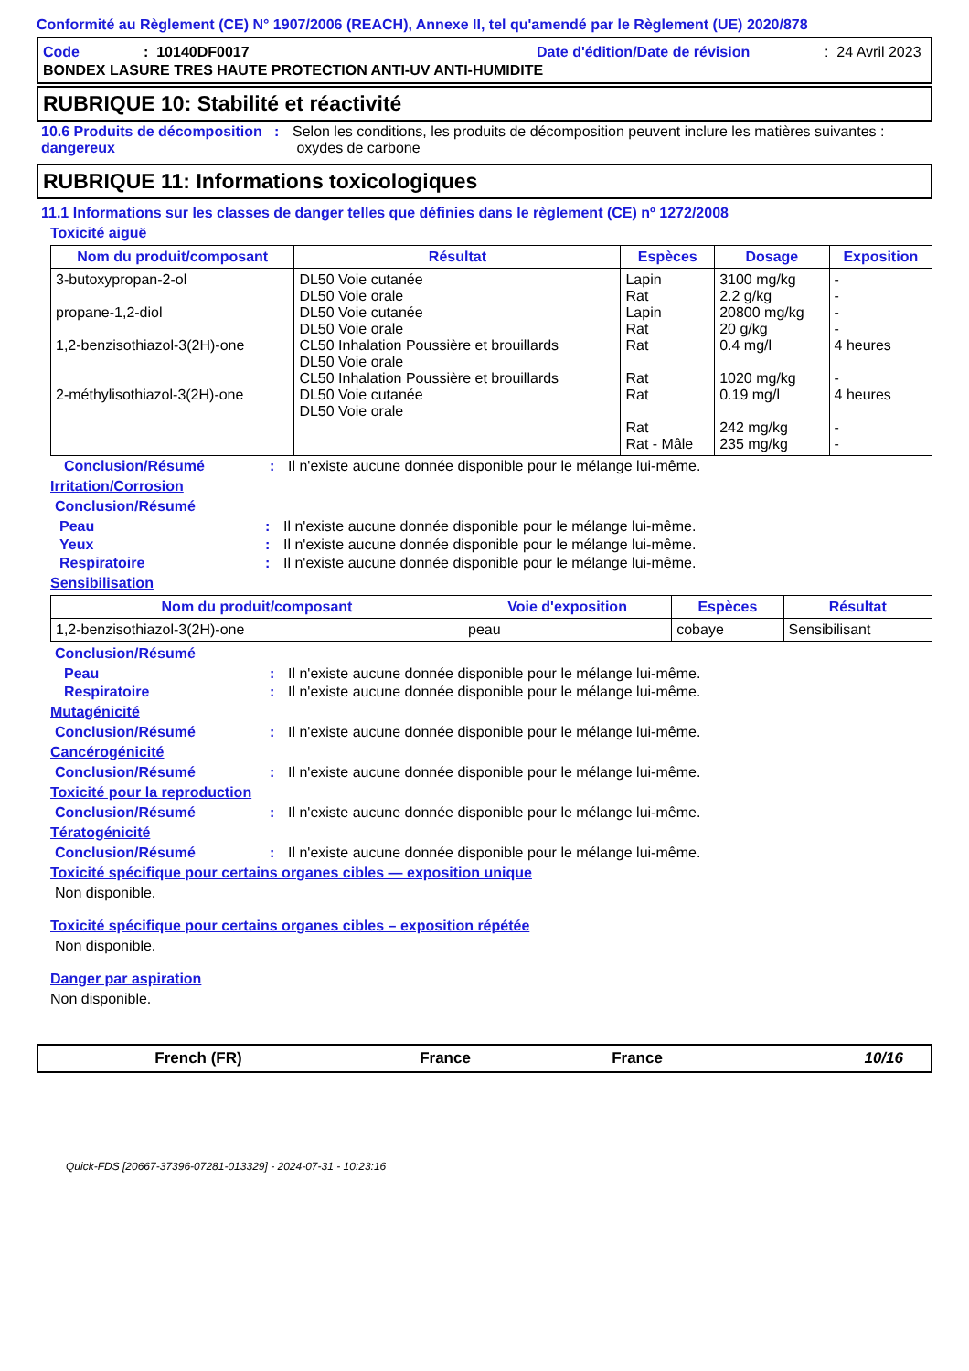Conformité au Règlement (CE) N° 1907/2006 (REACH), Annexe II, tel qu'amendé par le Règlement (UE) 2020/878
Code: 10140DF0017 Date d'édition/Date de révision: 24 Avril 2023
BONDEX LASURE TRES HAUTE PROTECTION ANTI-UV ANTI-HUMIDITE
RUBRIQUE 10: Stabilité et réactivité
10.6 Produits de décomposition dangereux: Selon les conditions, les produits de décomposition peuvent inclure les matières suivantes : oxydes de carbone
RUBRIQUE 11: Informations toxicologiques
11.1 Informations sur les classes de danger telles que définies dans le règlement (CE) nº 1272/2008
Toxicité aiguë
| Nom du produit/composant | Résultat | Espèces | Dosage | Exposition |
| --- | --- | --- | --- | --- |
| 3-butoxypropan-2-ol propane-1,2-diol 1,2-benzisothiazol-3(2H)-one 2-méthylisothiazol-3(2H)-one | DL50 Voie cutanée DL50 Voie orale DL50 Voie cutanée DL50 Voie orale CL50 Inhalation Poussière et brouillards DL50 Voie orale CL50 Inhalation Poussière et brouillards DL50 Voie cutanée DL50 Voie orale | Lapin Rat Lapin Rat Rat Rat Rat Rat Rat - Mâle | 3100 mg/kg 2.2 g/kg 20800 mg/kg 20 g/kg 0.4 mg/l 1020 mg/kg 0.19 mg/l 242 mg/kg 235 mg/kg | - - - - 4 heures - 4 heures - - |
Conclusion/Résumé: Il n'existe aucune donnée disponible pour le mélange lui-même.
Irritation/Corrosion
Conclusion/Résumé
Peau: Il n'existe aucune donnée disponible pour le mélange lui-même.
Yeux: Il n'existe aucune donnée disponible pour le mélange lui-même.
Respiratoire: Il n'existe aucune donnée disponible pour le mélange lui-même.
Sensibilisation
| Nom du produit/composant | Voie d'exposition | Espèces | Résultat |
| --- | --- | --- | --- |
| 1,2-benzisothiazol-3(2H)-one | peau | cobaye | Sensibilisant |
Conclusion/Résumé
Peau: Il n'existe aucune donnée disponible pour le mélange lui-même.
Respiratoire: Il n'existe aucune donnée disponible pour le mélange lui-même.
Mutagénicité
Conclusion/Résumé: Il n'existe aucune donnée disponible pour le mélange lui-même.
Cancérogénicité
Conclusion/Résumé: Il n'existe aucune donnée disponible pour le mélange lui-même.
Toxicité pour la reproduction
Conclusion/Résumé: Il n'existe aucune donnée disponible pour le mélange lui-même.
Tératogénicité
Conclusion/Résumé: Il n'existe aucune donnée disponible pour le mélange lui-même.
Toxicité spécifique pour certains organes cibles — exposition unique
Non disponible.
Toxicité spécifique pour certains organes cibles – exposition répétée
Non disponible.
Danger par aspiration
Non disponible.
French (FR) France France 10/16
Quick-FDS [20667-37396-07281-013329] - 2024-07-31 - 10:23:16